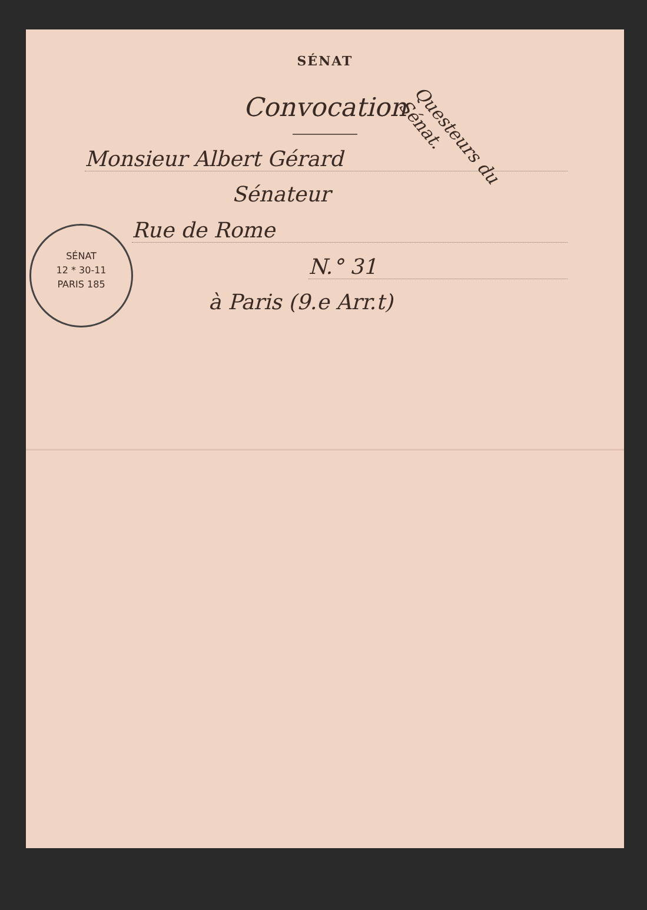Questeurs du Sénat.
SÉNAT
Convocation
Monsieur Albert Gérard
Sénateur
Rue de Rome
N.° 31
à Paris (9.e Arr.t)
SÉNAT
12 * 30-11
PARIS 185